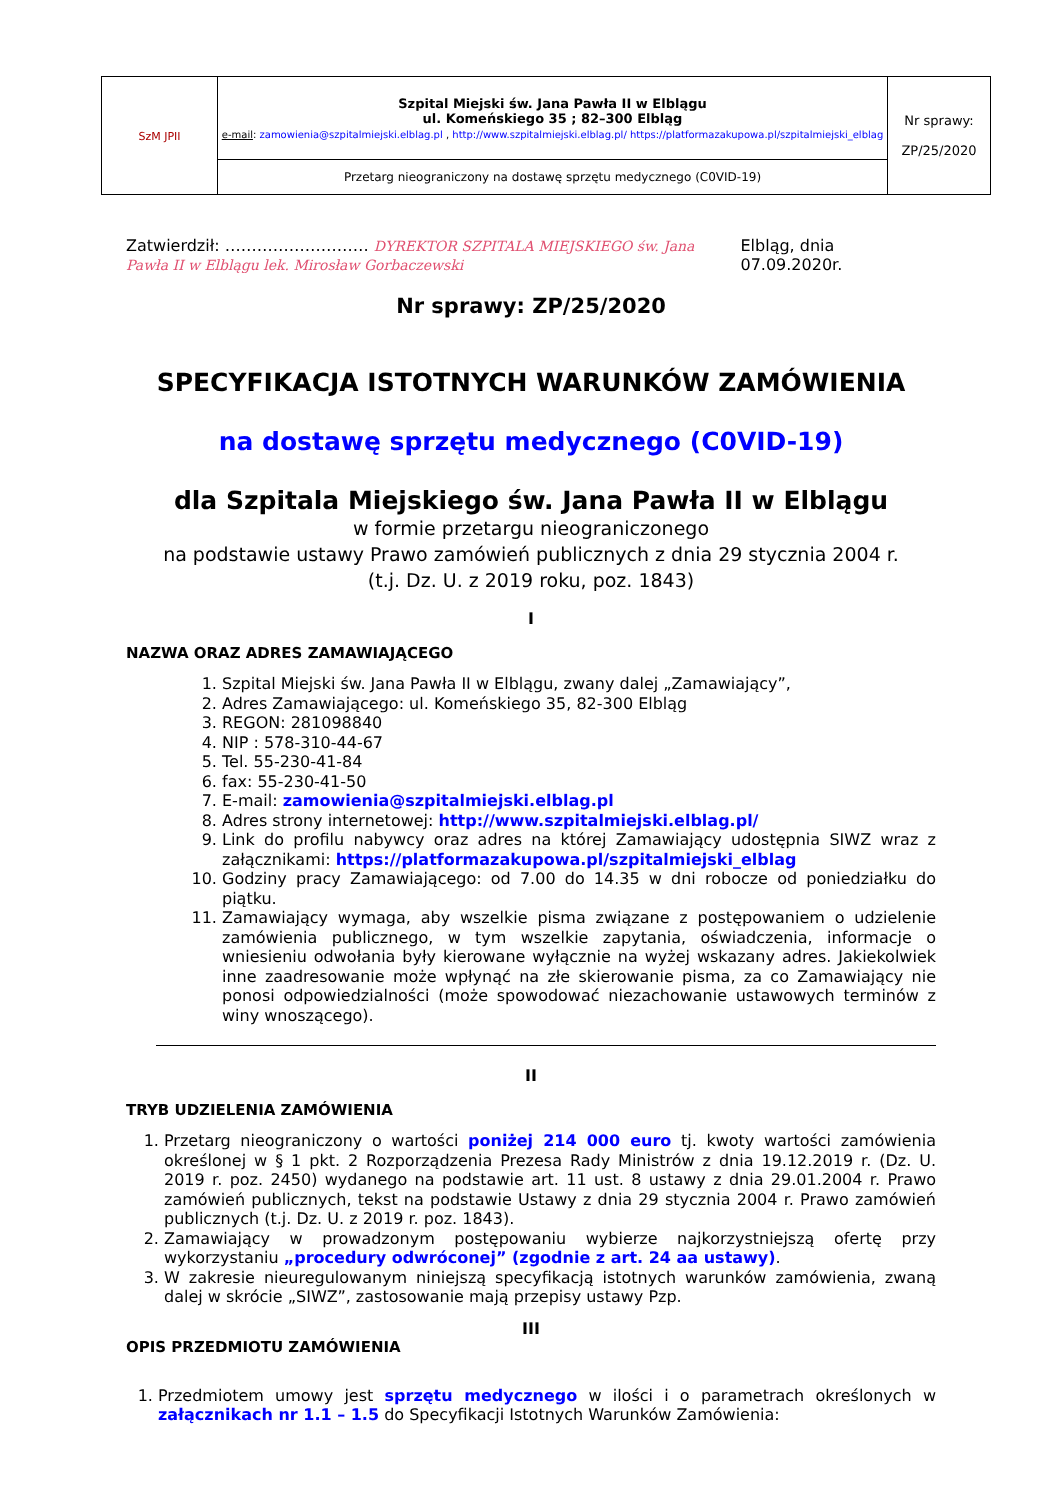| SzM JPII | Szpital Miejski św. Jana Pawła II w Elblągu ul. Komeńskiego 35 ; 82–300 Elbląg e-mail : zamowienia@szpitalmiejski.elblag.pl , http://www.szpitalmiejski.elblag.pl/ https://platformazakupowa.pl/szpitalmiejski_elblag | Nr sprawy: ZP/25/2020 |
| | Przetarg nieograniczony na dostawę sprzętu medycznego (C0VID-19) | |
Zatwierdził: ……………………… DYREKTOR SZPITALA MIEJSKIEGO św. Jana Pawła II w Elblągu lek. Mirosław Gorbaczewski Elbląg, dnia 07.09.2020r.
Nr sprawy: ZP/25/2020
SPECYFIKACJA ISTOTNYCH WARUNKÓW ZAMÓWIENIA
na dostawę sprzętu medycznego (C0VID-19)
dla Szpitala Miejskiego św. Jana Pawła II w Elblągu
w formie przetargu nieograniczonego
na podstawie ustawy Prawo zamówień publicznych z dnia 29 stycznia 2004 r.
(t.j. Dz. U. z 2019 roku, poz. 1843)
I
NAZWA ORAZ ADRES ZAMAWIAJĄCEGO
1. Szpital Miejski św. Jana Pawła II w Elblągu, zwany dalej „Zamawiający”,
2. Adres Zamawiającego: ul. Komeńskiego 35, 82-300 Elbląg
3. REGON: 281098840
4. NIP : 578-310-44-67
5. Tel. 55-230-41-84
6. fax: 55-230-41-50
7. E-mail: zamowienia@szpitalmiejski.elblag.pl
8. Adres strony internetowej: http://www.szpitalmiejski.elblag.pl/
9. Link do profilu nabywcy oraz adres na której Zamawiający udostępnia SIWZ wraz z załącznikami: https://platformazakupowa.pl/szpitalmiejski_elblag
10. Godziny pracy Zamawiającego: od 7.00 do 14.35 w dni robocze od poniedziałku do piątku.
11. Zamawiający wymaga, aby wszelkie pisma związane z postępowaniem o udzielenie zamówienia publicznego, w tym wszelkie zapytania, oświadczenia, informacje o wniesieniu odwołania były kierowane wyłącznie na wyżej wskazany adres. Jakiekolwiek inne zaadresowanie może wpłynąć na złe skierowanie pisma, za co Zamawiający nie ponosi odpowiedzialności (może spowodować niezachowanie ustawowych terminów z winy wnoszącego).
II
TRYB UDZIELENIA ZAMÓWIENIA
1. Przetarg nieograniczony o wartości poniżej 214 000 euro tj. kwoty wartości zamówienia określonej w § 1 pkt. 2 Rozporządzenia Prezesa Rady Ministrów z dnia 19.12.2019 r. (Dz. U. 2019 r. poz. 2450) wydanego na podstawie art. 11 ust. 8 ustawy z dnia 29.01.2004 r. Prawo zamówień publicznych, tekst na podstawie Ustawy z dnia 29 stycznia 2004 r. Prawo zamówień publicznych (t.j. Dz. U. z 2019 r. poz. 1843).
2. Zamawiający w prowadzonym postępowaniu wybierze najkorzystniejszą ofertę przy wykorzystaniu „procedury odwróconej” (zgodnie z art. 24 aa ustawy).
3. W zakresie nieuregulowanym niniejszą specyfikacją istotnych warunków zamówienia, zwaną dalej w skrócie „SIWZ”, zastosowanie mają przepisy ustawy Pzp.
III
OPIS PRZEDMIOTU ZAMÓWIENIA
1. Przedmiotem umowy jest sprzętu medycznego w ilości i o parametrach określonych w załącznikach nr 1.1 – 1.5 do Specyfikacji Istotnych Warunków Zamówienia: